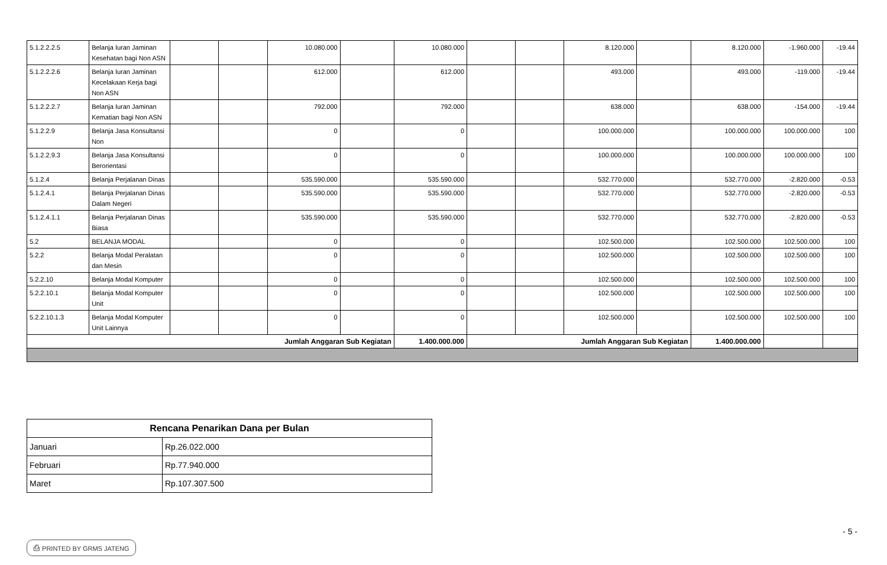| 5.1.2.2.2.5 | Belanja Iuran Jaminan Kesehatan bagi Non ASN | | | 10.080.000 | | 10.080.000 | | | 8.120.000 | | 8.120.000 | -1.960.000 | -19.44 |
| 5.1.2.2.2.6 | Belanja Iuran Jaminan Kecelakaan Kerja bagi Non ASN | | | 612.000 | | 612.000 | | | 493.000 | | 493.000 | -119.000 | -19.44 |
| 5.1.2.2.2.7 | Belanja Iuran Jaminan Kematian bagi Non ASN | | | 792.000 | | 792.000 | | | 638.000 | | 638.000 | -154.000 | -19.44 |
| 5.1.2.2.9 | Belanja Jasa Konsultansi Non | | | 0 | | 0 | | | 100.000.000 | | 100.000.000 | 100.000.000 | 100 |
| 5.1.2.2.9.3 | Belanja Jasa Konsultansi Berorientasi | | | 0 | | 0 | | | 100.000.000 | | 100.000.000 | 100.000.000 | 100 |
| 5.1.2.4 | Belanja Perjalanan Dinas | | | 535.590.000 | | 535.590.000 | | | 532.770.000 | | 532.770.000 | -2.820.000 | -0.53 |
| 5.1.2.4.1 | Belanja Perjalanan Dinas Dalam Negeri | | | 535.590.000 | | 535.590.000 | | | 532.770.000 | | 532.770.000 | -2.820.000 | -0.53 |
| 5.1.2.4.1.1 | Belanja Perjalanan Dinas Biasa | | | 535.590.000 | | 535.590.000 | | | 532.770.000 | | 532.770.000 | -2.820.000 | -0.53 |
| 5.2 | BELANJA MODAL | | | 0 | | 0 | | | 102.500.000 | | 102.500.000 | 102.500.000 | 100 |
| 5.2.2 | Belanja Modal Peralatan dan Mesin | | | 0 | | 0 | | | 102.500.000 | | 102.500.000 | 102.500.000 | 100 |
| 5.2.2.10 | Belanja Modal Komputer | | | 0 | | 0 | | | 102.500.000 | | 102.500.000 | 102.500.000 | 100 |
| 5.2.2.10.1 | Belanja Modal Komputer Unit | | | 0 | | 0 | | | 102.500.000 | | 102.500.000 | 102.500.000 | 100 |
| 5.2.2.10.1.3 | Belanja Modal Komputer Unit Lainnya | | | 0 | | 0 | | | 102.500.000 | | 102.500.000 | 102.500.000 | 100 |
| Jumlah Anggaran Sub Kegiatan | | | | | | 1.400.000.000 | Jumlah Anggaran Sub Kegiatan | | | | 1.400.000.000 | | |
| Rencana Penarikan Dana per Bulan | |
| --- | --- |
| Januari | Rp.26.022.000 |
| Februari | Rp.77.940.000 |
| Maret | Rp.107.307.500 |
- 5 -
⎙ PRINTED BY GRMS JATENG